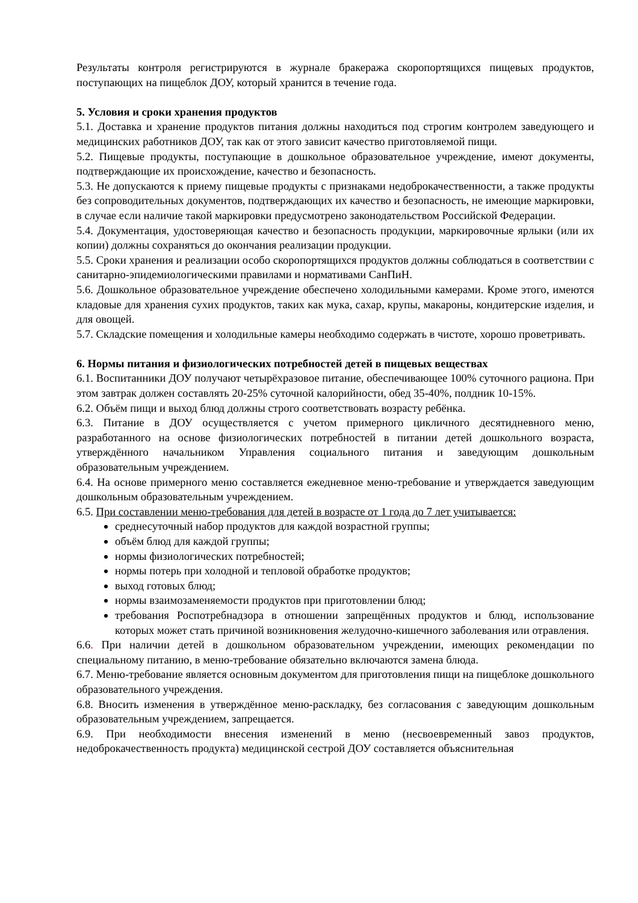Результаты контроля регистрируются в журнале бракеража скоропортящихся пищевых продуктов, поступающих на пищеблок ДОУ, который хранится в течение года.
5. Условия и сроки хранения продуктов
5.1. Доставка и хранение продуктов питания должны находиться под строгим контролем заведующего и медицинских работников ДОУ, так как от этого зависит качество приготовляемой пищи.
5.2. Пищевые продукты, поступающие в дошкольное образовательное учреждение, имеют документы, подтверждающие их происхождение, качество и безопасность.
5.3. Не допускаются к приему пищевые продукты с признаками недоброкачественности, а также продукты без сопроводительных документов, подтверждающих их качество и безопасность, не имеющие маркировки, в случае если наличие такой маркировки предусмотрено законодательством Российской Федерации.
5.4. Документация, удостоверяющая качество и безопасность продукции, маркировочные ярлыки (или их копии) должны сохраняться до окончания реализации продукции.
5.5. Сроки хранения и реализации особо скоропортящихся продуктов должны соблюдаться в соответствии с санитарно-эпидемиологическими правилами и нормативами СанПиН.
5.6. Дошкольное образовательное учреждение обеспечено холодильными камерами. Кроме этого, имеются кладовые для хранения сухих продуктов, таких как мука, сахар, крупы, макароны, кондитерские изделия, и для овощей.
5.7. Складские помещения и холодильные камеры необходимо содержать в чистоте, хорошо проветривать.
6. Нормы питания и физиологических потребностей детей в пищевых веществах
6.1. Воспитанники ДОУ получают четырёхразовое питание, обеспечивающее 100% суточного рациона. При этом завтрак должен составлять 20-25% суточной калорийности, обед 35-40%, полдник 10-15%.
6.2. Объём пищи и выход блюд должны строго соответствовать возрасту ребёнка.
6.3. Питание в ДОУ осуществляется с учетом примерного цикличного десятидневного меню, разработанного на основе физиологических потребностей в питании детей дошкольного возраста, утверждённого начальником Управления социального питания и заведующим дошкольным образовательным учреждением.
6.4. На основе примерного меню составляется ежедневное меню-требование и утверждается заведующим дошкольным образовательным учреждением.
6.5. При составлении меню-требования для детей в возрасте от 1 года до 7 лет учитывается:
среднесуточный набор продуктов для каждой возрастной группы;
объём блюд для каждой группы;
нормы физиологических потребностей;
нормы потерь при холодной и тепловой обработке продуктов;
выход готовых блюд;
нормы взаимозаменяемости продуктов при приготовлении блюд;
требования Роспотребнадзора в отношении запрещённых продуктов и блюд, использование которых может стать причиной возникновения желудочно-кишечного заболевания или отравления.
6.6. При наличии детей в дошкольном образовательном учреждении, имеющих рекомендации по специальному питанию, в меню-требование обязательно включаются замена блюда.
6.7. Меню-требование является основным документом для приготовления пищи на пищеблоке дошкольного образовательного учреждения.
6.8. Вносить изменения в утверждённое меню-раскладку, без согласования с заведующим дошкольным образовательным учреждением, запрещается.
6.9. При необходимости внесения изменений в меню (несвоевременный завоз продуктов, недоброкачественность продукта) медицинской сестрой ДОУ составляется объяснительная